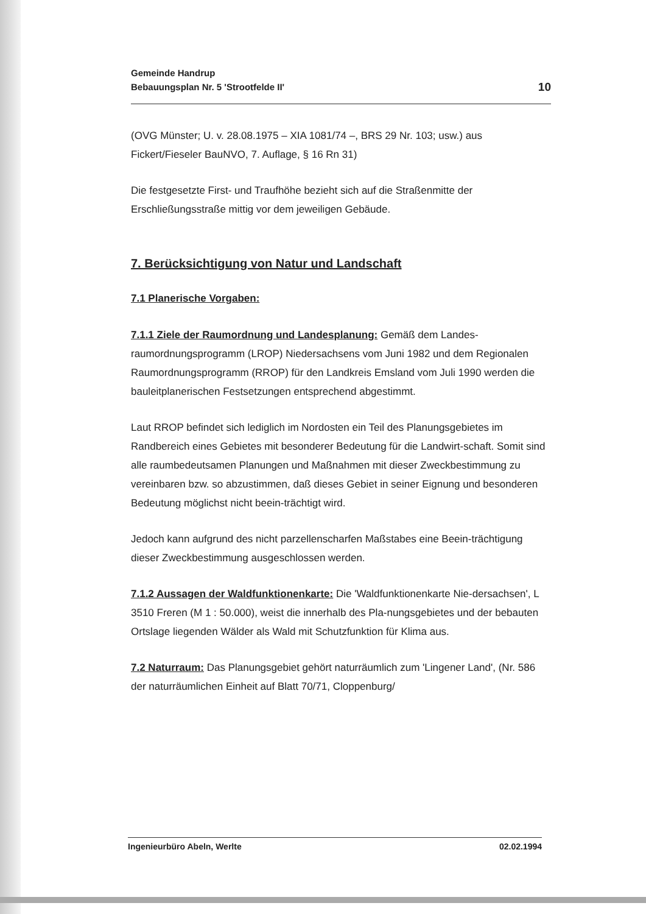Gemeinde Handrup
Bebauungsplan Nr. 5 'Strootfelde II'
10
(OVG Münster; U. v. 28.08.1975 – XIA 1081/74 –, BRS 29 Nr. 103; usw.) aus Fickert/Fieseler BauNVO, 7. Auflage, § 16 Rn 31)
Die festgesetzte First- und Traufhöhe bezieht sich auf die Straßenmitte der Erschließungsstraße mittig vor dem jeweiligen Gebäude.
7. Berücksichtigung von Natur und Landschaft
7.1 Planerische Vorgaben:
7.1.1 Ziele der Raumordnung und Landesplanung: Gemäß dem Landes-raumordnungsprogramm (LROP) Niedersachsens vom Juni 1982 und dem Regionalen Raumordnungsprogramm (RROP) für den Landkreis Emsland vom Juli 1990 werden die bauleitplanerischen Festsetzungen entsprechend abgestimmt.
Laut RROP befindet sich lediglich im Nordosten ein Teil des Planungsgebietes im Randbereich eines Gebietes mit besonderer Bedeutung für die Landwirt-schaft. Somit sind alle raumbedeutsamen Planungen und Maßnahmen mit dieser Zweckbestimmung zu vereinbaren bzw. so abzustimmen, daß dieses Gebiet in seiner Eignung und besonderen Bedeutung möglichst nicht beein-trächtigt wird.
Jedoch kann aufgrund des nicht parzellenscharfen Maßstabes eine Beein-trächtigung dieser Zweckbestimmung ausgeschlossen werden.
7.1.2 Aussagen der Waldfunktionenkarte: Die 'Waldfunktionenkarte Nie-dersachsen', L 3510 Freren (M 1 : 50.000), weist die innerhalb des Pla-nungsgebietes und der bebauten Ortslage liegenden Wälder als Wald mit Schutzfunktion für Klima aus.
7.2 Naturraum: Das Planungsgebiet gehört naturräumlich zum 'Lingener Land', (Nr. 586 der naturräumlichen Einheit auf Blatt 70/71, Cloppenburg/
Ingenieurbüro Abeln, Werlte 02.02.1994